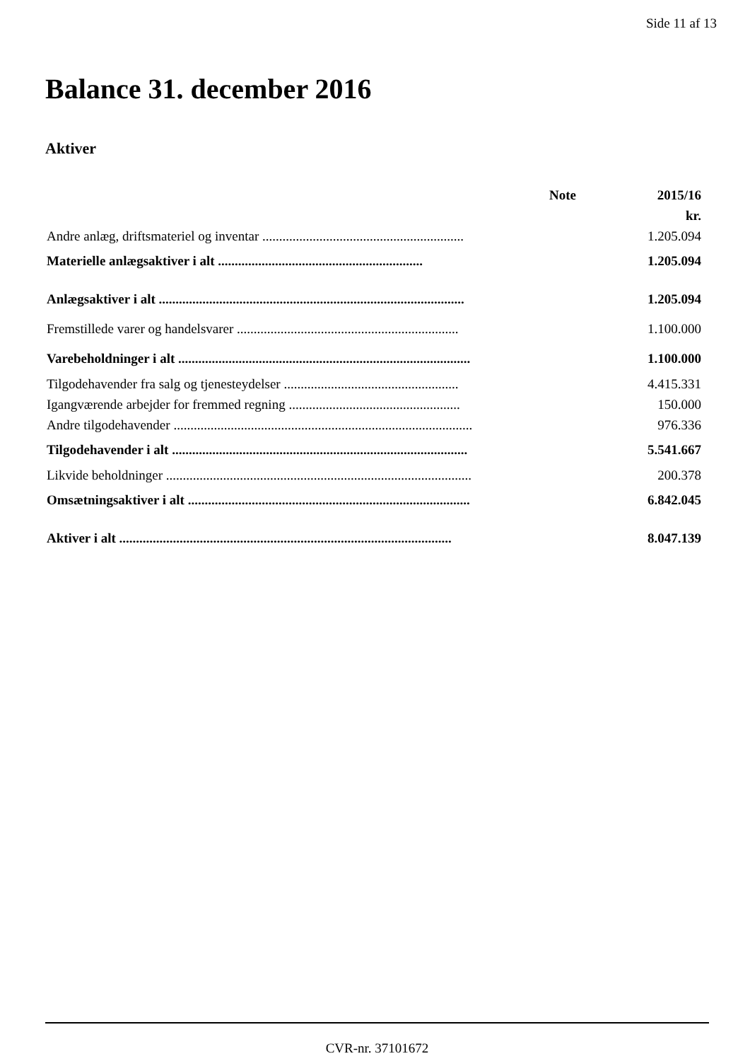Side 11 af 13
Balance 31. december 2016
Aktiver
| | Note | 2015/16 |
| --- | --- | --- |
| | | kr. |
| Andre anlæg, driftsmateriel og inventar ............................................................ | | 1.205.094 |
| Materielle anlægsaktiver i alt ............................................................. | | 1.205.094 |
| Anlægsaktiver i alt ........................................................................................... | | 1.205.094 |
| Fremstillede varer og handelsvarer .................................................................. | | 1.100.000 |
| Varebeholdninger i alt ....................................................................................... | | 1.100.000 |
| Tilgodehavender fra salg og tjenesteydelser .................................................... | | 4.415.331 |
| Igangværende arbejder for fremmed regning ................................................... | | 150.000 |
| Andre tilgodehavender ......................................................................................... | | 976.336 |
| Tilgodehavender i alt ........................................................................................ | | 5.541.667 |
| Likvide beholdninger ........................................................................................... | | 200.378 |
| Omsætningsaktiver i alt .................................................................................... | | 6.842.045 |
| Aktiver i alt ................................................................................................... | | 8.047.139 |
CVR-nr. 37101672